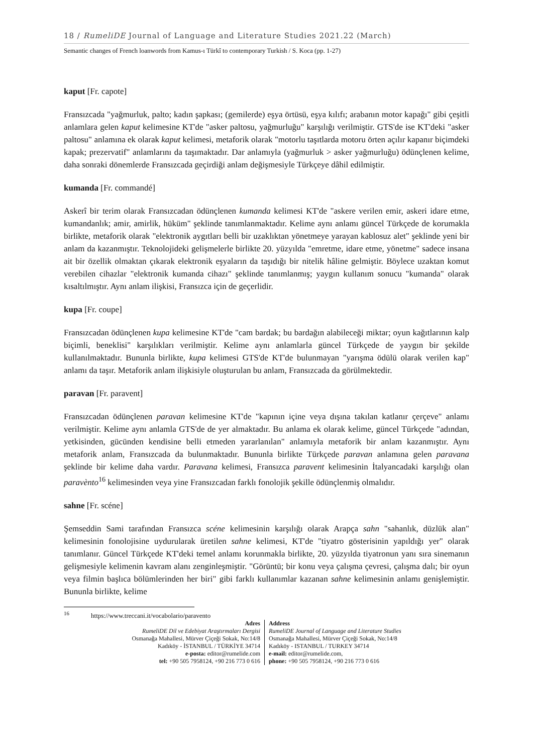18 / RumeliDE Journal of Language and Literature Studies 2021.22 (March)
Semantic changes of French loanwords from Kamus-ı Türkî to contemporary Turkish / S. Koca (pp. 1-27)
kaput [Fr. capote]
Fransızcada "yağmurluk, palto; kadın şapkası; (gemilerde) eşya örtüsü, eşya kılıfı; arabanın motor kapağı" gibi çeşitli anlamlara gelen kaput kelimesine KT'de "asker paltosu, yağmurluğu" karşılığı verilmiştir. GTS'de ise KT'deki "asker paltosu" anlamına ek olarak kaput kelimesi, metaforik olarak "motorlu taşıtlarda motoru örten açılır kapanır biçimdeki kapak; prezervatif" anlamlarını da taşımaktadır. Dar anlamıyla (yağmurluk > asker yağmurluğu) ödünçlenen kelime, daha sonraki dönemlerde Fransızcada geçirdiği anlam değişmesiyle Türkçeye dâhil edilmiştir.
kumanda [Fr. commandé]
Askerî bir terim olarak Fransızcadan ödünçlenen kumanda kelimesi KT'de "askere verilen emir, askeri idare etme, kumandanlık; amir, amirlik, hüküm" şeklinde tanımlanmaktadır. Kelime aynı anlamı güncel Türkçede de korumakla birlikte, metaforik olarak "elektronik aygıtları belli bir uzaklıktan yönetmeye yarayan kablosuz alet" şeklinde yeni bir anlam da kazanmıştır. Teknolojideki gelişmelerle birlikte 20. yüzyılda "emretme, idare etme, yönetme" sadece insana ait bir özellik olmaktan çıkarak elektronik eşyaların da taşıdığı bir nitelik hâline gelmiştir. Böylece uzaktan komut verebilen cihazlar "elektronik kumanda cihazı" şeklinde tanımlanmış; yaygın kullanım sonucu "kumanda" olarak kısaltılmıştır. Aynı anlam ilişkisi, Fransızca için de geçerlidir.
kupa [Fr. coupe]
Fransızcadan ödünçlenen kupa kelimesine KT'de "cam bardak; bu bardağın alabileceği miktar; oyun kağıtlarının kalp biçimli, beneklisi" karşılıkları verilmiştir. Kelime aynı anlamlarla güncel Türkçede de yaygın bir şekilde kullanılmaktadır. Bununla birlikte, kupa kelimesi GTS'de KT'de bulunmayan "yarışma ödülü olarak verilen kap" anlamı da taşır. Metaforik anlam ilişkisiyle oluşturulan bu anlam, Fransızcada da görülmektedir.
paravan [Fr. paravent]
Fransızcadan ödünçlenen paravan kelimesine KT'de "kapının içine veya dışına takılan katlanır çerçeve" anlamı verilmiştir. Kelime aynı anlamla GTS'de de yer almaktadır. Bu anlama ek olarak kelime, güncel Türkçede "adından, yetkisinden, gücünden kendisine belli etmeden yararlanılan" anlamıyla metaforik bir anlam kazanmıştır. Aynı metaforik anlam, Fransızcada da bulunmaktadır. Bununla birlikte Türkçede paravan anlamına gelen paravana şeklinde bir kelime daha vardır. Paravana kelimesi, Fransızca paravent kelimesinin İtalyancadaki karşılığı olan paravènto<sup>16</sup> kelimesinden veya yine Fransızcadan farklı fonolojik şekille ödünçlenmiş olmalıdır.
sahne [Fr. scéne]
Şemseddin Sami tarafından Fransızca scéne kelimesinin karşılığı olarak Arapça sahn "sahanlık, düzlük alan" kelimesinin fonolojisine uydurularak üretilen sahne kelimesi, KT'de "tiyatro gösterisinin yapıldığı yer" olarak tanımlanır. Güncel Türkçede KT'deki temel anlamı korunmakla birlikte, 20. yüzyılda tiyatronun yanı sıra sinemanın gelişmesiyle kelimenin kavram alanı zenginleşmiştir. "Görüntü; bir konu veya çalışma çevresi, çalışma dalı; bir oyun veya filmin başlıca bölümlerinden her biri" gibi farklı kullanımlar kazanan sahne kelimesinin anlamı genişlemiştir. Bununla birlikte, kelime
<sup>16</sup> https://www.treccani.it/vocabolario/paravento
Adres
RumeliDE Dil ve Edebiyat Araştırmaları Dergisi
Osmanağa Mahallesi, Mürver Çiçeği Sokak, No:14/8
Kadıköy - İSTANBUL / TÜRKİYE 34714
e-posta: editor@rumelide.com
tel: +90 505 7958124, +90 216 773 0 616
Address
RumeliDE Journal of Language and Literature Studies
Osmanağa Mahallesi, Mürver Çiçeği Sokak, No:14/8
Kadıköy - ISTANBUL / TURKEY 34714
e-mail: editor@rumelide.com,
phone: +90 505 7958124, +90 216 773 0 616